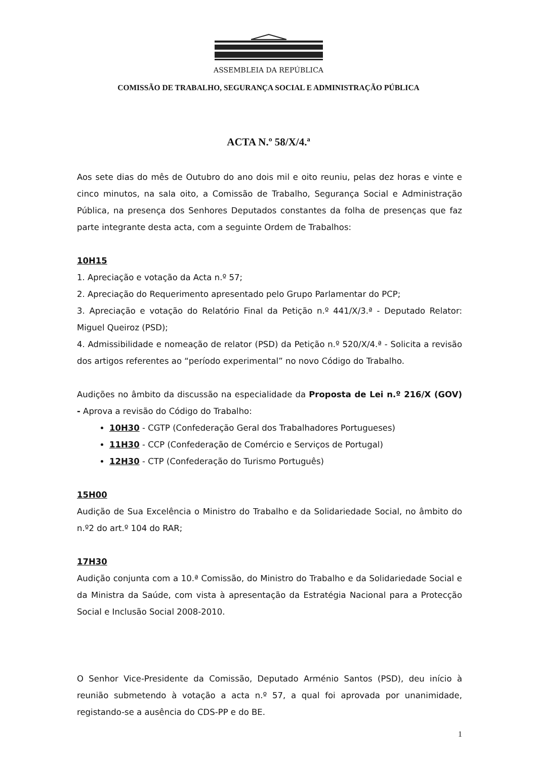ASSEMBLEIA DA REPÚBLICA
COMISSÃO DE TRABALHO, SEGURANÇA SOCIAL E ADMINISTRAÇÃO PÚBLICA
ACTA N.º 58/X/4.ª
Aos sete dias do mês de Outubro do ano dois mil e oito reuniu, pelas dez horas e vinte e cinco minutos, na sala oito, a Comissão de Trabalho, Segurança Social e Administração Pública, na presença dos Senhores Deputados constantes da folha de presenças que faz parte integrante desta acta, com a seguinte Ordem de Trabalhos:
10H15
1. Apreciação e votação da Acta n.º 57;
2. Apreciação do Requerimento apresentado pelo Grupo Parlamentar do PCP;
3. Apreciação e votação do Relatório Final da Petição n.º 441/X/3.ª - Deputado Relator: Miguel Queiroz (PSD);
4. Admissibilidade e nomeação de relator (PSD) da Petição n.º 520/X/4.ª - Solicita a revisão dos artigos referentes ao “período experimental” no novo Código do Trabalho.
Audições no âmbito da discussão na especialidade da Proposta de Lei n.º 216/X (GOV) - Aprova a revisão do Código do Trabalho:
10H30 - CGTP (Confederação Geral dos Trabalhadores Portugueses)
11H30 - CCP (Confederação de Comércio e Serviços de Portugal)
12H30 - CTP (Confederação do Turismo Português)
15H00
Audição de Sua Excelência o Ministro do Trabalho e da Solidariedade Social, no âmbito do n.º2 do art.º 104 do RAR;
17H30
Audição conjunta com a 10.ª Comissão, do Ministro do Trabalho e da Solidariedade Social e da Ministra da Saúde, com vista à apresentação da Estratégia Nacional para a Protecção Social e Inclusão Social 2008-2010.
O Senhor Vice-Presidente da Comissão, Deputado Arménio Santos (PSD), deu início à reunião submetendo à votação a acta n.º 57, a qual foi aprovada por unanimidade, registando-se a ausência do CDS-PP e do BE.
1